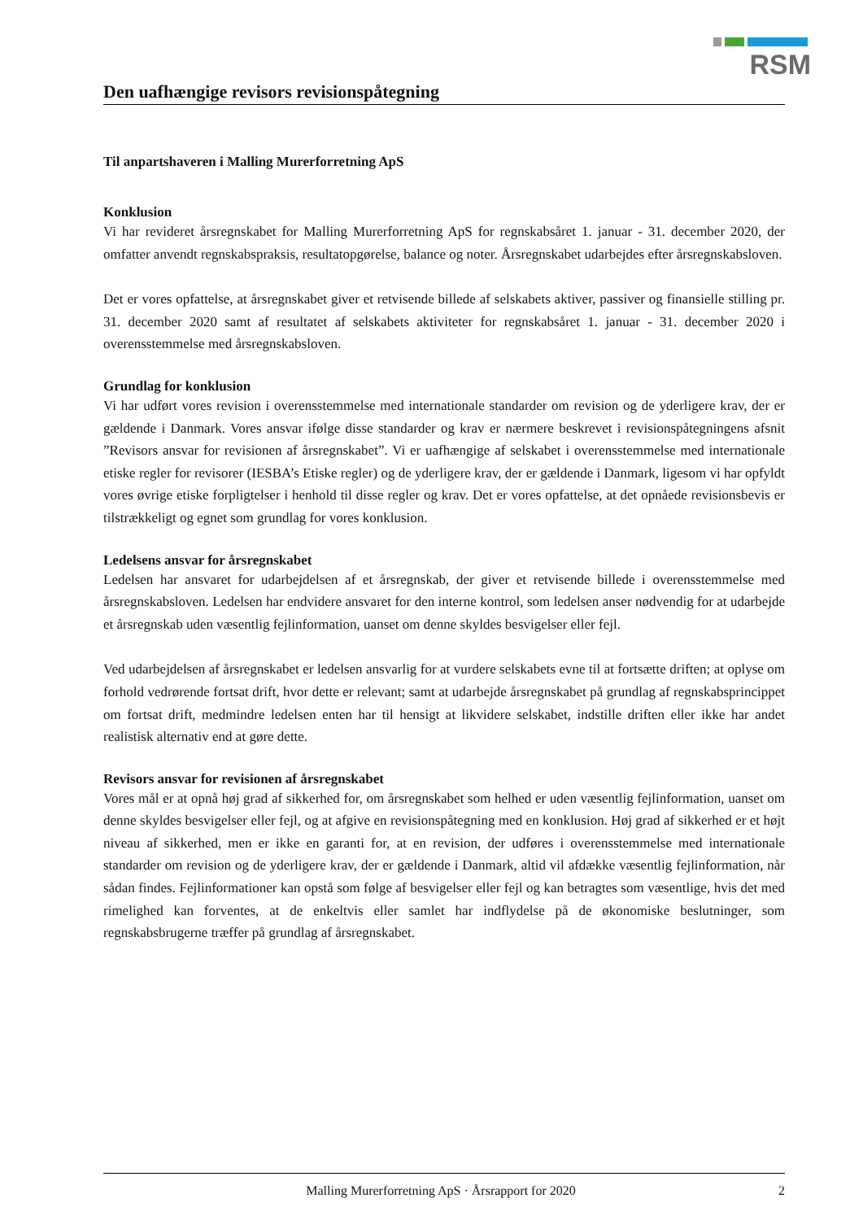RSM
Den uafhængige revisors revisionspåtegning
Til anpartshaveren i Malling Murerforretning ApS
Konklusion
Vi har revideret årsregnskabet for Malling Murerforretning ApS for regnskabsåret 1. januar - 31. december 2020, der omfatter anvendt regnskabspraksis, resultatopgørelse, balance og noter. Årsregnskabet udarbejdes efter årsregnskabsloven.
Det er vores opfattelse, at årsregnskabet giver et retvisende billede af selskabets aktiver, passiver og finansielle stilling pr. 31. december 2020 samt af resultatet af selskabets aktiviteter for regnskabsåret 1. januar - 31. december 2020 i overensstemmelse med årsregnskabsloven.
Grundlag for konklusion
Vi har udført vores revision i overensstemmelse med internationale standarder om revision og de yderligere krav, der er gældende i Danmark. Vores ansvar ifølge disse standarder og krav er nærmere beskrevet i revisionspåtegningens afsnit ”Revisors ansvar for revisionen af årsregnskabet”. Vi er uafhængige af selskabet i overensstemmelse med internationale etiske regler for revisorer (IESBA’s Etiske regler) og de yderligere krav, der er gældende i Danmark, ligesom vi har opfyldt vores øvrige etiske forpligtelser i henhold til disse regler og krav. Det er vores opfattelse, at det opnåede revisionsbevis er tilstrækkeligt og egnet som grundlag for vores konklusion.
Ledelsens ansvar for årsregnskabet
Ledelsen har ansvaret for udarbejdelsen af et årsregnskab, der giver et retvisende billede i overensstemmelse med årsregnskabsloven. Ledelsen har endvidere ansvaret for den interne kontrol, som ledelsen anser nødvendig for at udarbejde et årsregnskab uden væsentlig fejlinformation, uanset om denne skyldes besvigelser eller fejl.
Ved udarbejdelsen af årsregnskabet er ledelsen ansvarlig for at vurdere selskabets evne til at fortsætte driften; at oplyse om forhold vedrørende fortsat drift, hvor dette er relevant; samt at udarbejde årsregnskabet på grundlag af regnskabsprincippet om fortsat drift, medmindre ledelsen enten har til hensigt at likvidere selskabet, indstille driften eller ikke har andet realistisk alternativ end at gøre dette.
Revisors ansvar for revisionen af årsregnskabet
Vores mål er at opnå høj grad af sikkerhed for, om årsregnskabet som helhed er uden væsentlig fejlinformation, uanset om denne skyldes besvigelser eller fejl, og at afgive en revisionspåtegning med en konklusion. Høj grad af sikkerhed er et højt niveau af sikkerhed, men er ikke en garanti for, at en revision, der udføres i overensstemmelse med internationale standarder om revision og de yderligere krav, der er gældende i Danmark, altid vil afdække væsentlig fejlinformation, når sådan findes. Fejlinformationer kan opstå som følge af besvigelser eller fejl og kan betragtes som væsentlige, hvis det med rimelighed kan forventes, at de enkeltvis eller samlet har indflydelse på de økonomiske beslutninger, som regnskabsbrugerne træffer på grundlag af årsregnskabet.
Malling Murerforretning ApS · Årsrapport for 2020 2